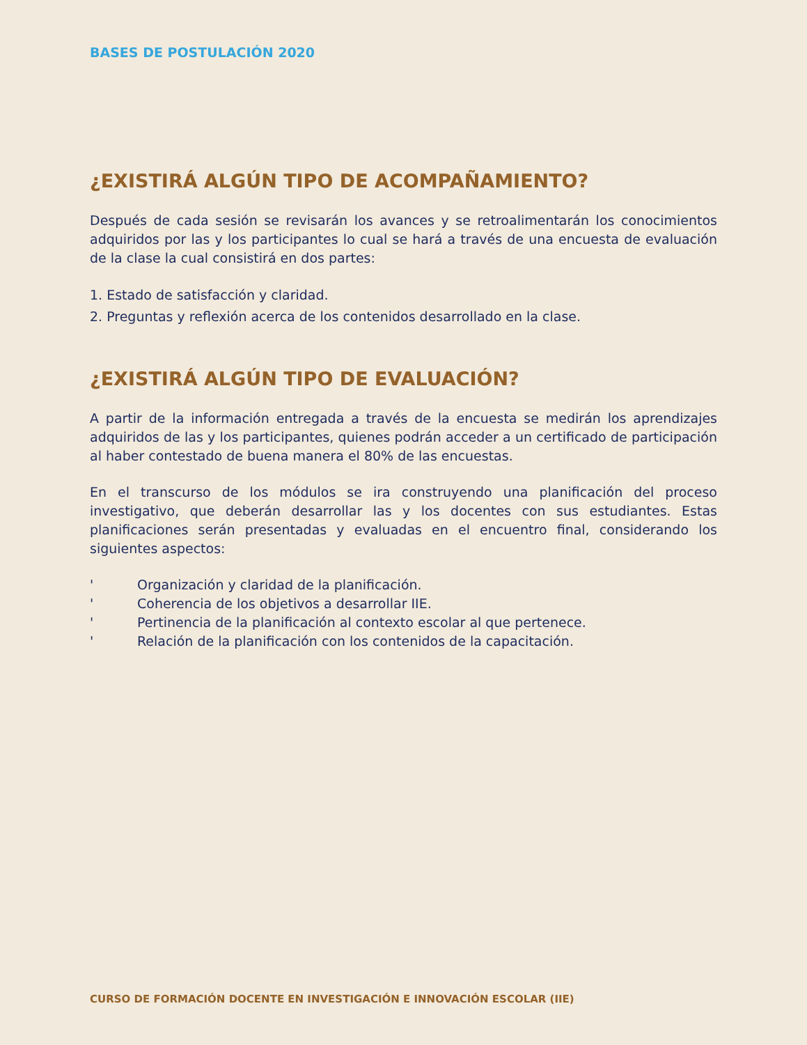BASES DE POSTULACIÓN 2020
¿EXISTIRÁ ALGÚN TIPO DE ACOMPAÑAMIENTO?
Después de cada sesión se revisarán los avances y se retroalimentarán los conocimientos adquiridos por las y los participantes lo cual se hará a través de una encuesta de evaluación de la clase la cual consistirá en dos partes:
1. Estado de satisfacción y claridad.
2. Preguntas y reflexión acerca de los contenidos desarrollado en la clase.
¿EXISTIRÁ ALGÚN TIPO DE EVALUACIÓN?
A partir de la información entregada a través de la encuesta se medirán los aprendizajes adquiridos de las y los participantes, quienes podrán acceder a un certificado de participación al haber contestado de buena manera el 80% de las encuestas.
En el transcurso de los módulos se ira construyendo una planificación del proceso investigativo, que deberán desarrollar las y los docentes con sus estudiantes. Estas planificaciones serán presentadas y evaluadas en el encuentro final, considerando los siguientes aspectos:
' Organización y claridad de la planificación.
' Coherencia de los objetivos a desarrollar IIE.
' Pertinencia de la planificación al contexto escolar al que pertenece.
' Relación de la planificación con los contenidos de la capacitación.
CURSO DE FORMACIÓN DOCENTE EN INVESTIGACIÓN E INNOVACIÓN ESCOLAR (IIE)